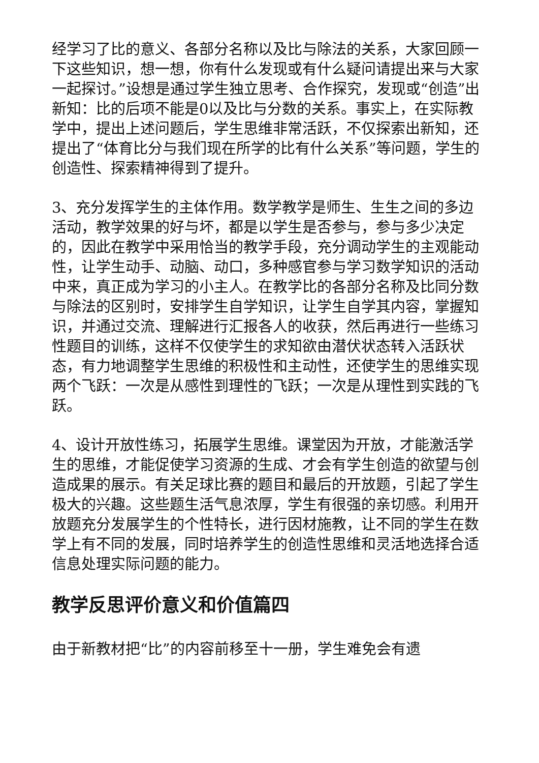经学习了比的意义、各部分名称以及比与除法的关系，大家回顾一下这些知识，想一想，你有什么发现或有什么疑问请提出来与大家一起探讨。”设想是通过学生独立思考、合作探究，发现或“创造”出新知：比的后项不能是0以及比与分数的关系。事实上，在实际教学中，提出上述问题后，学生思维非常活跃，不仅探索出新知，还提出了“体育比分与我们现在所学的比有什么关系”等问题，学生的创造性、探索精神得到了提升。
3、充分发挥学生的主体作用。数学教学是师生、生生之间的多边活动，教学效果的好与坏，都是以学生是否参与，参与多少决定的，因此在教学中采用恰当的教学手段，充分调动学生的主观能动性，让学生动手、动脑、动口，多种感官参与学习数学知识的活动中来，真正成为学习的小主人。在教学比的各部分名称及比同分数与除法的区别时，安排学生自学知识，让学生自学其内容，掌握知识，并通过交流、理解进行汇报各人的收获，然后再进行一些练习性题目的训练，这样不仅使学生的求知欲由潜伏状态转入活跃状态，有力地调整学生思维的积极性和主动性，还使学生的思维实现两个飞跃：一次是从感性到理性的飞跃；一次是从理性到实践的飞跃。
4、设计开放性练习，拓展学生思维。课堂因为开放，才能激活学生的思维，才能促使学习资源的生成、才会有学生创造的欲望与创造成果的展示。有关足球比赛的题目和最后的开放题，引起了学生极大的兴趣。这些题生活气息浓厚，学生有很强的亲切感。利用开放题充分发展学生的个性特长，进行因材施教，让不同的学生在数学上有不同的发展，同时培养学生的创造性思维和灵活地选择合适信息处理实际问题的能力。
教学反思评价意义和价值篇四
由于新教材把“比”的内容前移至十一册，学生难免会有遗